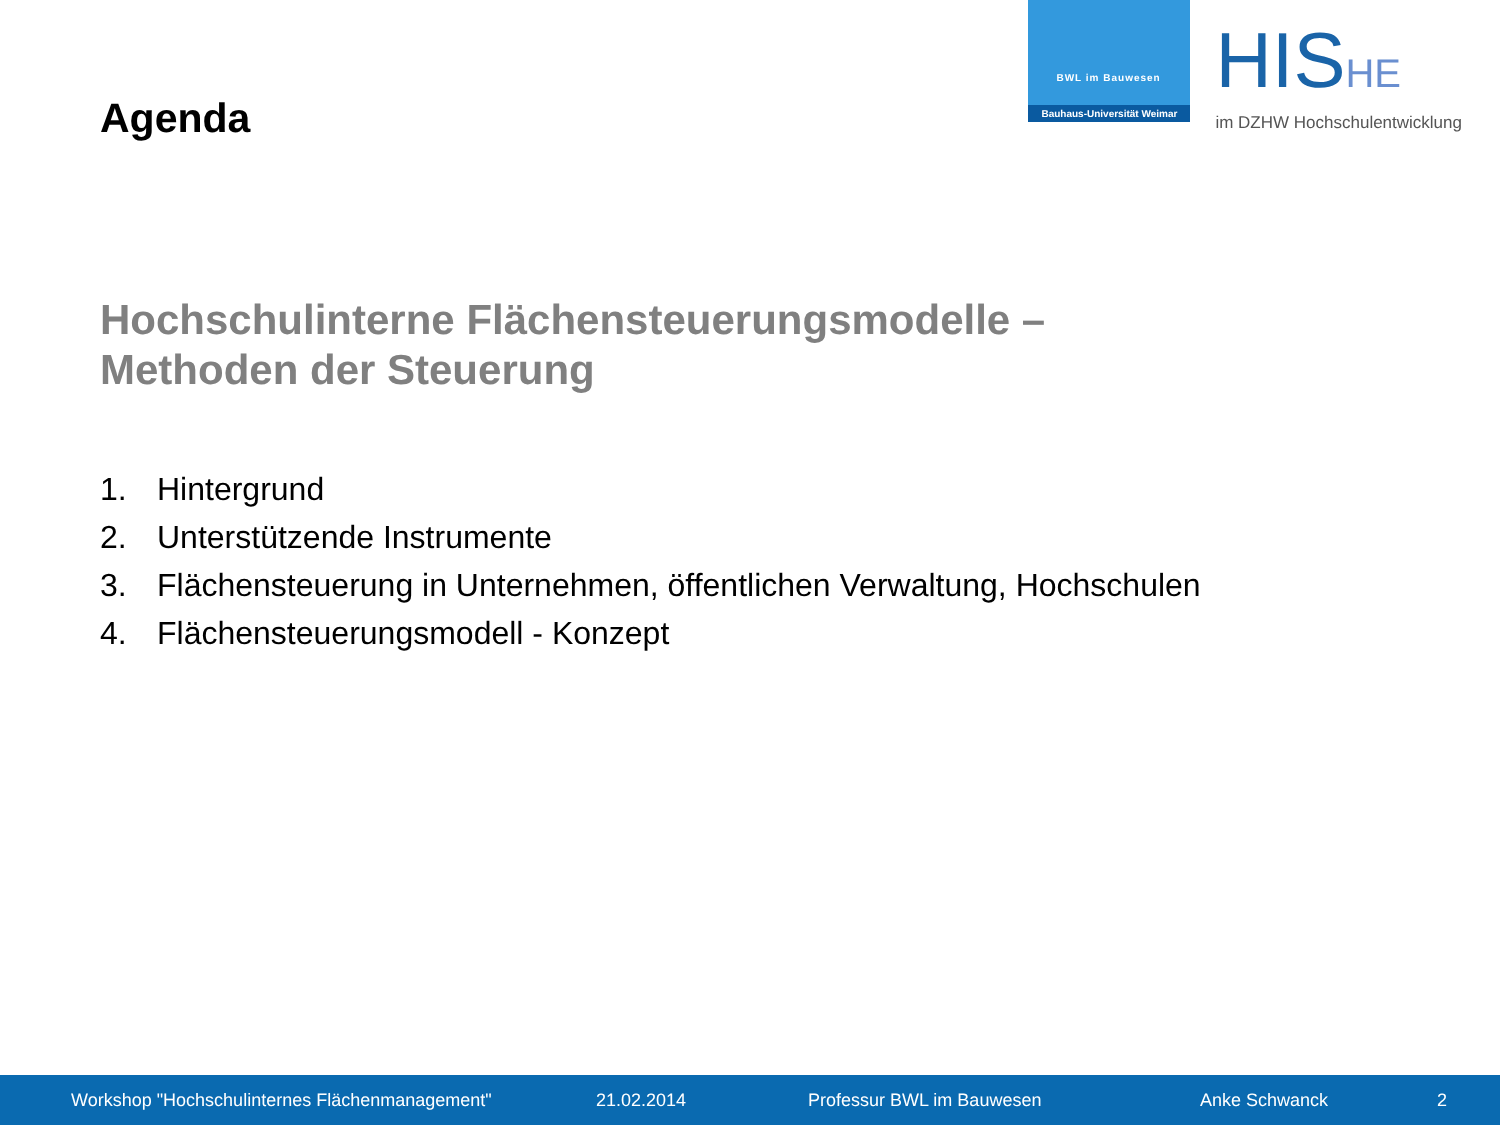Agenda
BWL im Bauwesen
Bauhaus-Universität Weimar
HISHE
im DZHW Hochschulentwicklung
Hochschulinterne Flächensteuerungsmodelle –
Methoden der Steuerung
1. Hintergrund
2. Unterstützende Instrumente
3. Flächensteuerung in Unternehmen, öffentlichen Verwaltung, Hochschulen
4. Flächensteuerungsmodell - Konzept
Workshop "Hochschulinternes Flächenmanagement"
21.02.2014 Professur BWL im Bauwesen Anke Schwanck 2